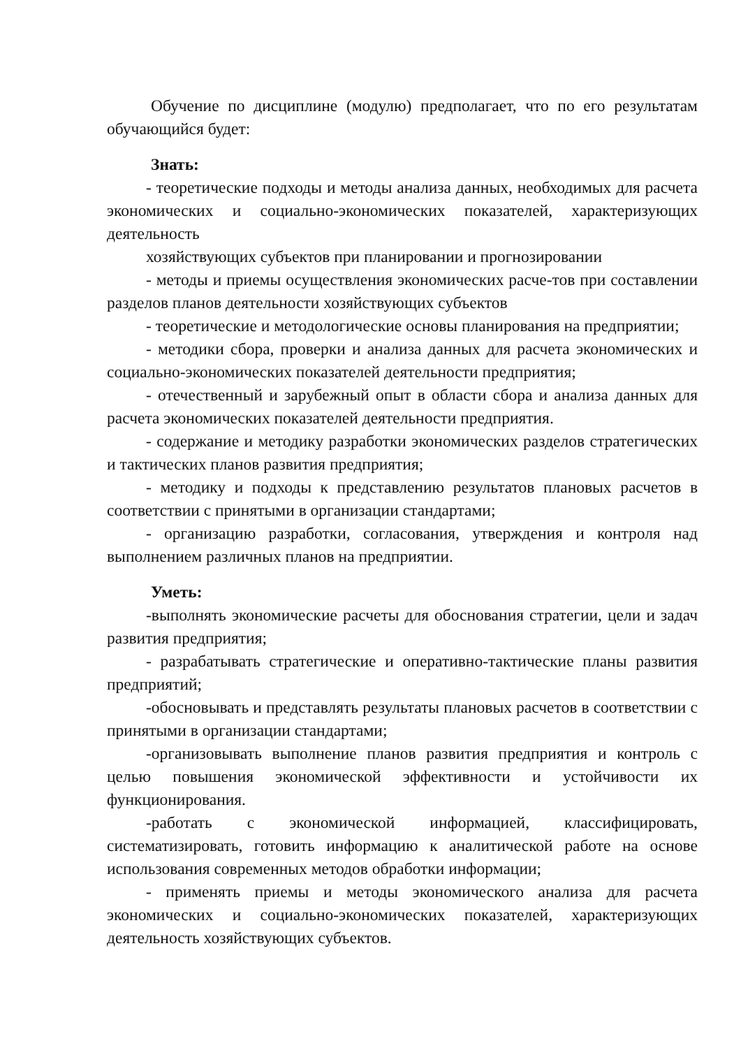Обучение по дисциплине (модулю) предполагает, что по его результатам обучающийся будет:
Знать:
- теоретические подходы и методы анализа данных, необходимых для расчета экономических и социально-экономических показателей, характеризующих деятельность
хозяйствующих субъектов при планировании и прогнозировании
- методы и приемы осуществления экономических расче-тов при составлении разделов планов деятельности хозяйствующих субъектов
- теоретические и методологические основы планирования на предприятии;
- методики сбора, проверки и анализа данных для расчета экономических и социально-экономических показателей деятельности предприятия;
- отечественный и зарубежный опыт в области сбора и анализа данных для расчета экономических показателей деятельности предприятия.
- содержание и методику разработки экономических разделов стратегических и тактических планов развития предприятия;
- методику и подходы к представлению результатов плановых расчетов в соответствии с принятыми в организации стандартами;
- организацию разработки, согласования, утверждения и контроля над выполнением различных планов на предприятии.
Уметь:
-выполнять экономические расчеты для обоснования стратегии, цели и задач развития предприятия;
- разрабатывать стратегические и оперативно-тактические планы развития предприятий;
-обосновывать и представлять результаты плановых расчетов в соответствии с принятыми в организации стандартами;
-организовывать выполнение планов развития предприятия и контроль с целью повышения экономической эффективности и устойчивости их функционирования.
-работать с экономической информацией, классифицировать, систематизировать, готовить информацию к аналитической работе на основе использования современных методов обработки информации;
- применять приемы и методы экономического анализа для расчета экономических и социально-экономических показателей, характеризующих деятельность хозяйствующих субъектов.